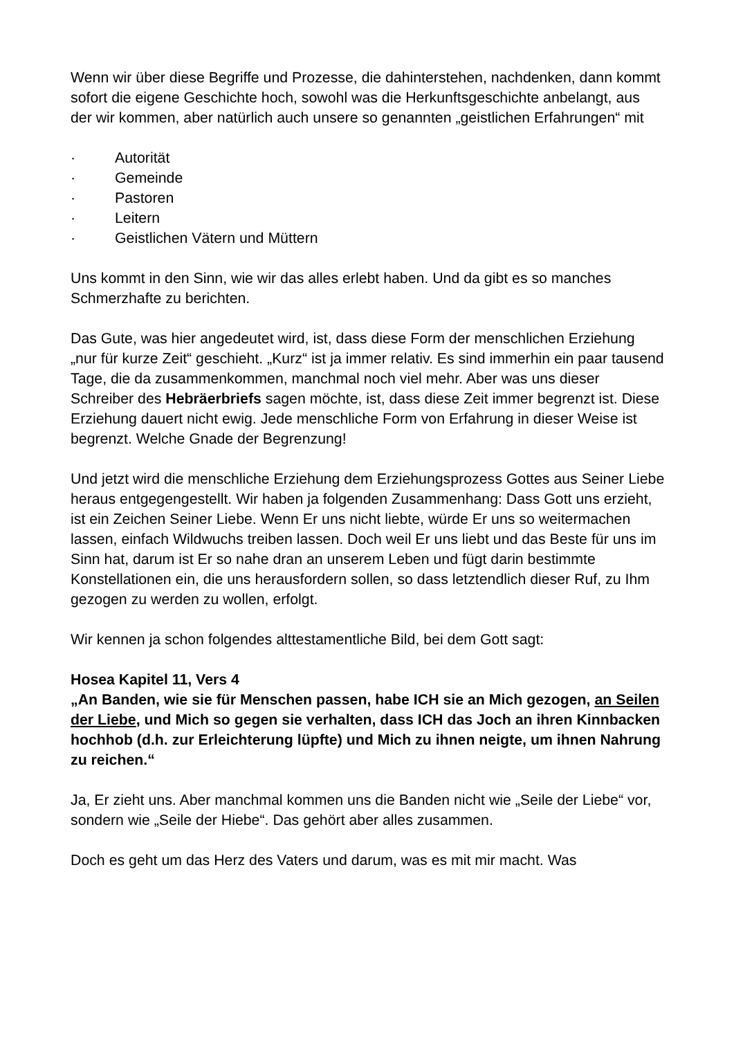Wenn wir über diese Begriffe und Prozesse, die dahinterstehen, nachdenken, dann kommt sofort die eigene Geschichte hoch, sowohl was die Herkunftsgeschichte anbelangt, aus der wir kommen, aber natürlich auch unsere so genannten „geistlichen Erfahrungen“ mit
· Autorität
· Gemeinde
· Pastoren
· Leitern
· Geistlichen Vätern und Müttern
Uns kommt in den Sinn, wie wir das alles erlebt haben. Und da gibt es so manches Schmerzhafte zu berichten.
Das Gute, was hier angedeutet wird, ist, dass diese Form der menschlichen Erziehung „nur für kurze Zeit“ geschieht. „Kurz“ ist ja immer relativ. Es sind immerhin ein paar tausend Tage, die da zusammenkommen, manchmal noch viel mehr. Aber was uns dieser Schreiber des Hebräerbriefs sagen möchte, ist, dass diese Zeit immer begrenzt ist. Diese Erziehung dauert nicht ewig. Jede menschliche Form von Erfahrung in dieser Weise ist begrenzt. Welche Gnade der Begrenzung!
Und jetzt wird die menschliche Erziehung dem Erziehungsprozess Gottes aus Seiner Liebe heraus entgegengestellt. Wir haben ja folgenden Zusammenhang: Dass Gott uns erzieht, ist ein Zeichen Seiner Liebe. Wenn Er uns nicht liebte, würde Er uns so weitermachen lassen, einfach Wildwuchs treiben lassen. Doch weil Er uns liebt und das Beste für uns im Sinn hat, darum ist Er so nahe dran an unserem Leben und fügt darin bestimmte Konstellationen ein, die uns herausfordern sollen, so dass letztendlich dieser Ruf, zu Ihm gezogen zu werden zu wollen, erfolgt.
Wir kennen ja schon folgendes alttestamentliche Bild, bei dem Gott sagt:
Hosea Kapitel 11, Vers 4
„An Banden, wie sie für Menschen passen, habe ICH sie an Mich gezogen, an Seilen der Liebe, und Mich so gegen sie verhalten, dass ICH das Joch an ihren Kinnbacken hochhob (d.h. zur Erleichterung lüpfte) und Mich zu ihnen neigte, um ihnen Nahrung zu reichen.“
Ja, Er zieht uns. Aber manchmal kommen uns die Banden nicht wie „Seile der Liebe“ vor, sondern wie „Seile der Hiebe“. Das gehört aber alles zusammen.
Doch es geht um das Herz des Vaters und darum, was es mit mir macht. Was